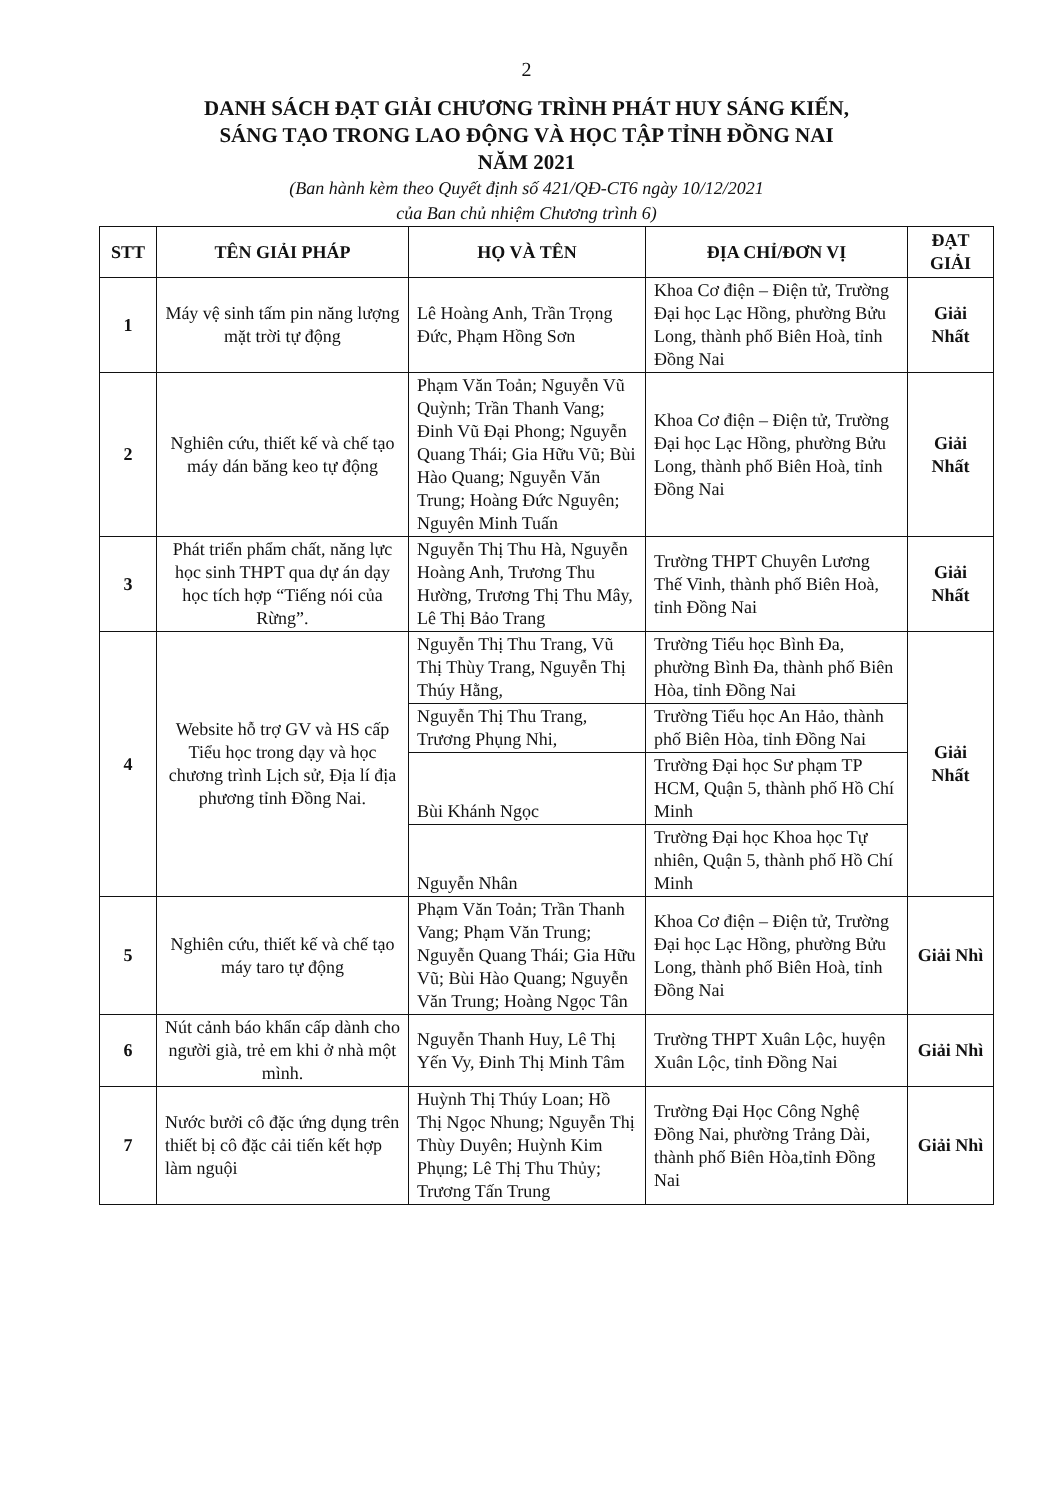2
DANH SÁCH ĐẠT GIẢI CHƯƠNG TRÌNH PHÁT HUY SÁNG KIẾN,
SÁNG TẠO TRONG LAO ĐỘNG VÀ HỌC TẬP TỈNH ĐỒNG NAI
NĂM 2021
(Ban hành kèm theo Quyết định số 421/QĐ-CT6 ngày 10/12/2021
của Ban chủ nhiệm Chương trình 6)
| STT | TÊN GIẢI PHÁP | HỌ VÀ TÊN | ĐỊA CHỈ/ĐƠN VỊ | ĐẠT GIẢI |
| --- | --- | --- | --- | --- |
| 1 | Máy vệ sinh tấm pin năng lượng mặt trời tự động | Lê Hoàng Anh, Trần Trọng Đức, Phạm Hồng Sơn | Khoa Cơ điện – Điện tử, Trường Đại học Lạc Hồng, phường Bửu Long, thành phố Biên Hoà, tỉnh Đồng Nai | Giải Nhất |
| 2 | Nghiên cứu, thiết kế và chế tạo máy dán băng keo tự động | Phạm Văn Toản; Nguyễn Vũ Quỳnh; Trần Thanh Vang; Đinh Vũ Đại Phong; Nguyễn Quang Thái; Gia Hữu Vũ; Bùi Hào Quang; Nguyễn Văn Trung; Hoàng Đức Nguyên; Nguyên Minh Tuấn | Khoa Cơ điện – Điện tử, Trường Đại học Lạc Hồng, phường Bửu Long, thành phố Biên Hoà, tỉnh Đồng Nai | Giải Nhất |
| 3 | Phát triển phẩm chất, năng lực học sinh THPT qua dự án dạy học tích hợp “Tiếng nói của Rừng”. | Nguyễn Thị Thu Hà, Nguyễn Hoàng Anh, Trương Thu Hường, Trương Thị Thu Mây, Lê Thị Bảo Trang | Trường THPT Chuyên Lương Thế Vinh, thành phố Biên Hoà, tỉnh Đồng Nai | Giải Nhất |
| 4 | Website hỗ trợ GV và HS cấp Tiểu học trong dạy và học chương trình Lịch sử, Địa lí địa phương tỉnh Đồng Nai. | Nguyễn Thị Thu Trang, Vũ Thị Thùy Trang, Nguyễn Thị Thúy Hằng, | Trường Tiểu học Bình Đa, phường Bình Đa, thành phố Biên Hòa, tỉnh Đồng Nai | Giải Nhất |
| | | Nguyễn Thị Thu Trang, Trương Phụng Nhi, | Trường Tiểu học An Hảo, thành phố Biên Hòa, tỉnh Đồng Nai | |
| | | Bùi Khánh Ngọc | Trường Đại học Sư phạm TP HCM, Quận 5, thành phố Hồ Chí Minh | |
| | | Nguyễn Nhân | Trường Đại học Khoa học Tự nhiên, Quận 5, thành phố Hồ Chí Minh | |
| 5 | Nghiên cứu, thiết kế và chế tạo máy taro tự động | Phạm Văn Toản; Trần Thanh Vang; Phạm Văn Trung; Nguyễn Quang Thái; Gia Hữu Vũ; Bùi Hào Quang; Nguyễn Văn Trung; Hoàng Ngọc Tân | Khoa Cơ điện – Điện tử, Trường Đại học Lạc Hồng, phường Bửu Long, thành phố Biên Hoà, tỉnh Đồng Nai | Giải Nhì |
| 6 | Nút cảnh báo khẩn cấp dành cho người già, trẻ em khi ở nhà một mình. | Nguyễn Thanh Huy, Lê Thị Yến Vy, Đinh Thị Minh Tâm | Trường THPT Xuân Lộc, huyện Xuân Lộc, tỉnh Đồng Nai | Giải Nhì |
| 7 | Nước bưởi cô đặc ứng dụng trên thiết bị cô đặc cải tiến kết hợp làm nguội | Huỳnh Thị Thúy Loan; Hồ Thị Ngọc Nhung; Nguyễn Thị Thùy Duyên; Huỳnh Kim Phụng; Lê Thị Thu Thủy; Trương Tấn Trung | Trường Đại Học Công Nghệ Đồng Nai, phường Trảng Dài, thành phố Biên Hòa,tỉnh Đồng Nai | Giải Nhì |